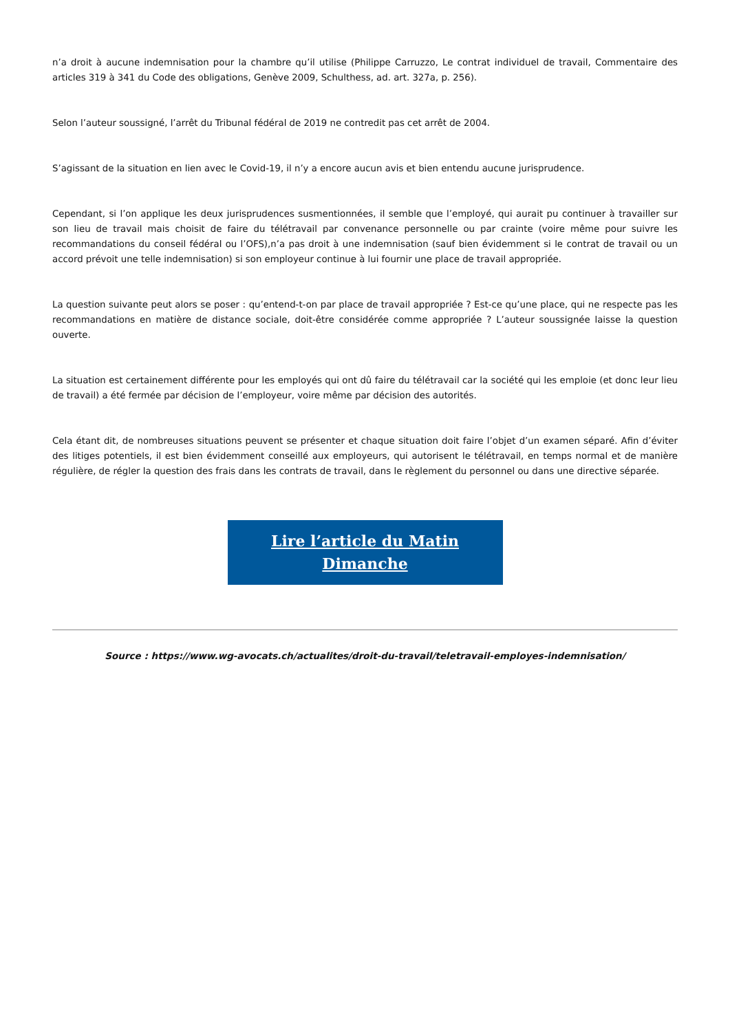n’a droit à aucune indemnisation pour la chambre qu’il utilise (Philippe Carruzzo, Le contrat individuel de travail, Commentaire des articles 319 à 341 du Code des obligations, Genève 2009, Schulthess, ad. art. 327a, p. 256).
Selon l’auteur soussigné, l’arrêt du Tribunal fédéral de 2019 ne contredit pas cet arrêt de 2004.
S’agissant de la situation en lien avec le Covid-19, il n’y a encore aucun avis et bien entendu aucune jurisprudence.
Cependant, si l’on applique les deux jurisprudences susmentionnées, il semble que l’employé, qui aurait pu continuer à travailler sur son lieu de travail mais choisit de faire du télétravail par convenance personnelle ou par crainte (voire même pour suivre les recommandations du conseil fédéral ou l’OFS),n’a pas droit à une indemnisation (sauf bien évidemment si le contrat de travail ou un accord prévoit une telle indemnisation) si son employeur continue à lui fournir une place de travail appropriée.
La question suivante peut alors se poser : qu’entend-t-on par place de travail appropriée ? Est-ce qu’une place, qui ne respecte pas les recommandations en matière de distance sociale, doit-être considérée comme appropriée ? L’auteur soussignée laisse la question ouverte.
La situation est certainement différente pour les employés qui ont dû faire du télétravail car la société qui les emploie (et donc leur lieu de travail) a été fermée par décision de l’employeur, voire même par décision des autorités.
Cela étant dit, de nombreuses situations peuvent se présenter et chaque situation doit faire l’objet d’un examen séparé. Afin d’éviter des litiges potentiels, il est bien évidemment conseillé aux employeurs, qui autorisent le télétravail, en temps normal et de manière régulière, de régler la question des frais dans les contrats de travail, dans le règlement du personnel ou dans une directive séparée.
Lire l’article du Matin Dimanche
Source : https://www.wg-avocats.ch/actualites/droit-du-travail/teletravail-employes-indemnisation/